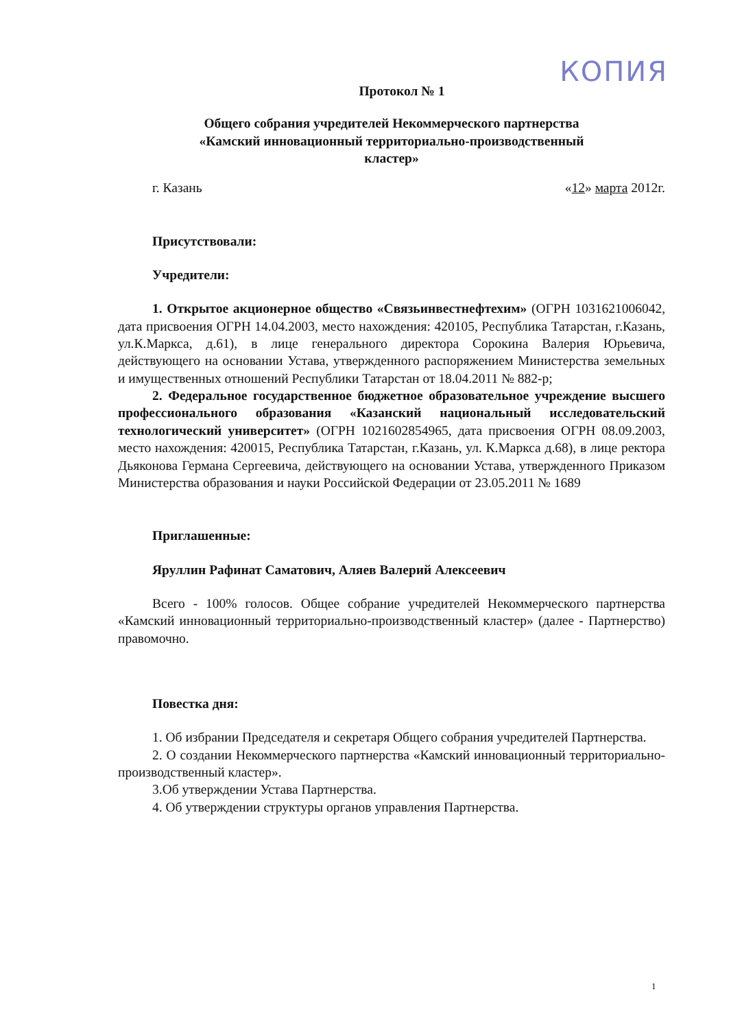КОПИЯ
Протокол № 1
Общего собрания учредителей Некоммерческого партнерства
«Камский инновационный территориально-производственный
кластер»
г. Казань «12» марта 2012г.
Присутствовали:
Учредители:
1. Открытое акционерное общество «Связьинвестнефтехим» (ОГРН 1031621006042, дата присвоения ОГРН 14.04.2003, место нахождения: 420105, Республика Татарстан, г.Казань, ул.К.Маркса, д.61), в лице генерального директора Сорокина Валерия Юрьевича, действующего на основании Устава, утвержденного распоряжением Министерства земельных и имущественных отношений Республики Татарстан от 18.04.2011 № 882-р;
2. Федеральное государственное бюджетное образовательное учреждение высшего профессионального образования «Казанский национальный исследовательский технологический университет» (ОГРН 1021602854965, дата присвоения ОГРН 08.09.2003, место нахождения: 420015, Республика Татарстан, г.Казань, ул. К.Маркса д.68), в лице ректора Дьяконова Германа Сергеевича, действующего на основании Устава, утвержденного Приказом Министерства образования и науки Российской Федерации от 23.05.2011 № 1689
Приглашенные:
Яруллин Рафинат Саматович, Аляев Валерий Алексеевич
Всего - 100% голосов. Общее собрание учредителей Некоммерческого партнерства «Камский инновационный территориально-производственный кластер» (далее - Партнерство) правомочно.
Повестка дня:
1. Об избрании Председателя и секретаря Общего собрания учредителей Партнерства.
2. О создании Некоммерческого партнерства «Камский инновационный территориально-производственный кластер».
3.Об утверждении Устава Партнерства.
4. Об утверждении структуры органов управления Партнерства.
1